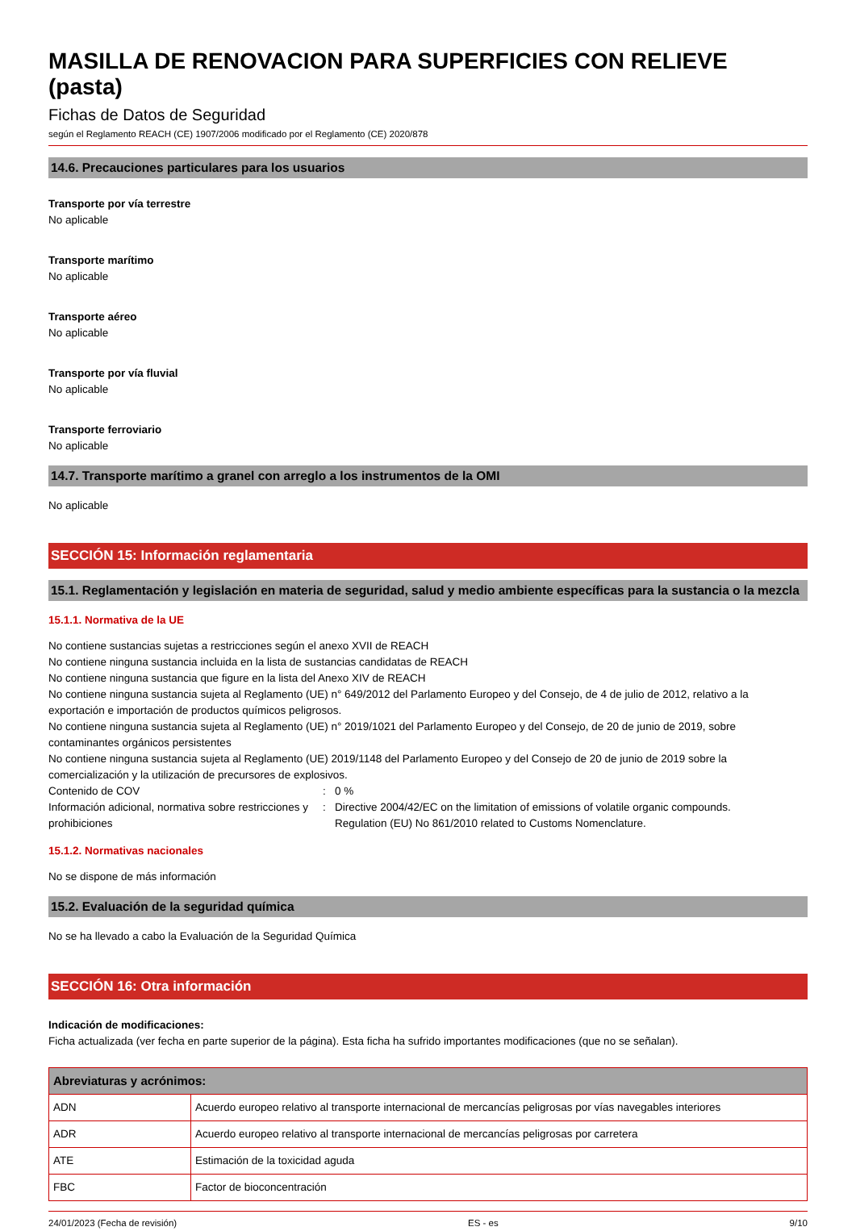MASILLA DE RENOVACION PARA SUPERFICIES CON RELIEVE (pasta)
Fichas de Datos de Seguridad
según el Reglamento REACH (CE) 1907/2006 modificado por el Reglamento (CE) 2020/878
14.6. Precauciones particulares para los usuarios
Transporte por vía terrestre
No aplicable
Transporte marítimo
No aplicable
Transporte aéreo
No aplicable
Transporte por vía fluvial
No aplicable
Transporte ferroviario
No aplicable
14.7. Transporte marítimo a granel con arreglo a los instrumentos de la OMI
No aplicable
SECCIÓN 15: Información reglamentaria
15.1. Reglamentación y legislación en materia de seguridad, salud y medio ambiente específicas para la sustancia o la mezcla
15.1.1. Normativa de la UE
No contiene sustancias sujetas a restricciones según el anexo XVII de REACH
No contiene ninguna sustancia incluida en la lista de sustancias candidatas de REACH
No contiene ninguna sustancia que figure en la lista del Anexo XIV de REACH
No contiene ninguna sustancia sujeta al Reglamento (UE) n° 649/2012 del Parlamento Europeo y del Consejo, de 4 de julio de 2012, relativo a la exportación e importación de productos químicos peligrosos.
No contiene ninguna sustancia sujeta al Reglamento (UE) n° 2019/1021 del Parlamento Europeo y del Consejo, de 20 de junio de 2019, sobre contaminantes orgánicos persistentes
No contiene ninguna sustancia sujeta al Reglamento (UE) 2019/1148 del Parlamento Europeo y del Consejo de 20 de junio de 2019 sobre la comercialización y la utilización de precursores de explosivos.
Contenido de COV : 0 %
Información adicional, normativa sobre restricciones y prohibiciones
: Directive 2004/42/EC on the limitation of emissions of volatile organic compounds.
Regulation (EU) No 861/2010 related to Customs Nomenclature.
15.1.2. Normativas nacionales
No se dispone de más información
15.2. Evaluación de la seguridad química
No se ha llevado a cabo la Evaluación de la Seguridad Química
SECCIÓN 16: Otra información
Indicación de modificaciones:
Ficha actualizada (ver fecha en parte superior de la página). Esta ficha ha sufrido importantes modificaciones (que no se señalan).
| Abreviaturas y acrónimos: | |
| --- | --- |
| ADN | Acuerdo europeo relativo al transporte internacional de mercancías peligrosas por vías navegables interiores |
| ADR | Acuerdo europeo relativo al transporte internacional de mercancías peligrosas por carretera |
| ATE | Estimación de la toxicidad aguda |
| FBC | Factor de bioconcentración |
24/01/2023 (Fecha de revisión) ES - es 9/10